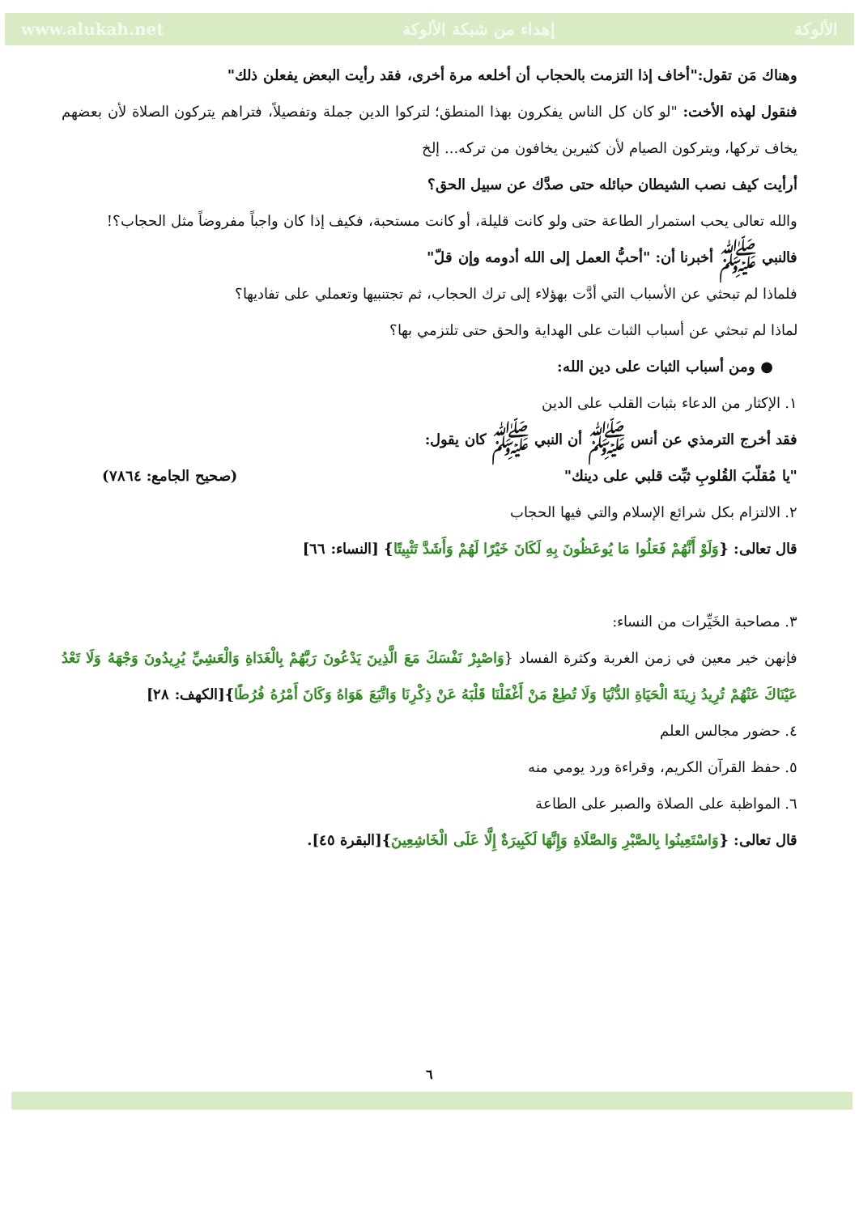www.alukah.net إهداء من شبكة الألوكة الألوكة
وهناك مَن تقول:"أخاف إذا التزمت بالحجاب أن أخلعه مرة أخرى، فقد رأيت البعض يفعلن ذلك"
فنقول لهذه الأخت: "لو كان كل الناس يفكرون بهذا المنطق؛ لتركوا الدين جملة وتفصيلاً، فتراهم يتركون الصلاة لأن بعضهم يخاف تركها، ويتركون الصيام لأن كثيرين يخافون من تركه... إلخ
أرأيت كيف نصب الشيطان حبائله حتى صدَّك عن سبيل الحق؟
والله تعالى يحب استمرار الطاعة حتى ولو كانت قليلة، أو كانت مستحبة، فكيف إذا كان واجباً مفروضاً مثل الحجاب؟!
فالنبي ﷺ أخبرنا أن: "أحبُّ العمل إلى الله أدومه وإن قلّ"
فلماذا لم تبحثي عن الأسباب التي أدَّت بهؤلاء إلى ترك الحجاب، ثم تجتنبيها وتعملي على تفاديها؟
لماذا لم تبحثي عن أسباب الثبات على الهداية والحق حتى تلتزمي بها؟
● ومن أسباب الثبات على دين الله:
١. الإكثار من الدعاء بثبات القلب على الدين
فقد أخرج الترمذي عن أنس ﷺ أن النبي ﷺ كان يقول:
"يا مُقلّبَ القُلوبِ ثبِّت قلبي على دينك" (صحيح الجامع: ٧٨٦٤)
٢. الالتزام بكل شرائع الإسلام والتي فيها الحجاب
قال تعالى: {وَلَوْ أَنَّهُمْ فَعَلُوا مَا يُوعَظُونَ بِهِ لَكَانَ خَيْرًا لَهُمْ وَأَشَدَّ تَثْبِيتًا} [النساء: ٦٦]
٣. مصاحبة الخَيِّرات من النساء:
فإنهن خير معين في زمن الغربة وكثرة الفساد {وَاصْبِرْ نَفْسَكَ مَعَ الَّذِينَ يَدْعُونَ رَبَّهُمْ بِالْغَدَاةِ وَالْعَشِيِّ يُرِيدُونَ وَجْهَهُ وَلَا تَعْدُ عَيْنَاكَ عَنْهُمْ تُرِيدُ زِينَةَ الْحَيَاةِ الدُّنْيَا وَلَا تُطِعْ مَنْ أَغْفَلْنَا قَلْبَهُ عَنْ ذِكْرِنَا وَاتَّبَعَ هَوَاهُ وَكَانَ أَمْرُهُ فُرُطًا}[الكهف: ٢٨]
٤. حضور مجالس العلم
٥. حفظ القرآن الكريم، وقراءة ورد يومي منه
٦. المواظبة على الصلاة والصبر على الطاعة
قال تعالى: {وَاسْتَعِينُوا بِالصَّبْرِ وَالصَّلَاةِ وَإِنَّهَا لَكَبِيرَةٌ إِلَّا عَلَى الْخَاشِعِينَ}[البقرة ٤٥].
٦